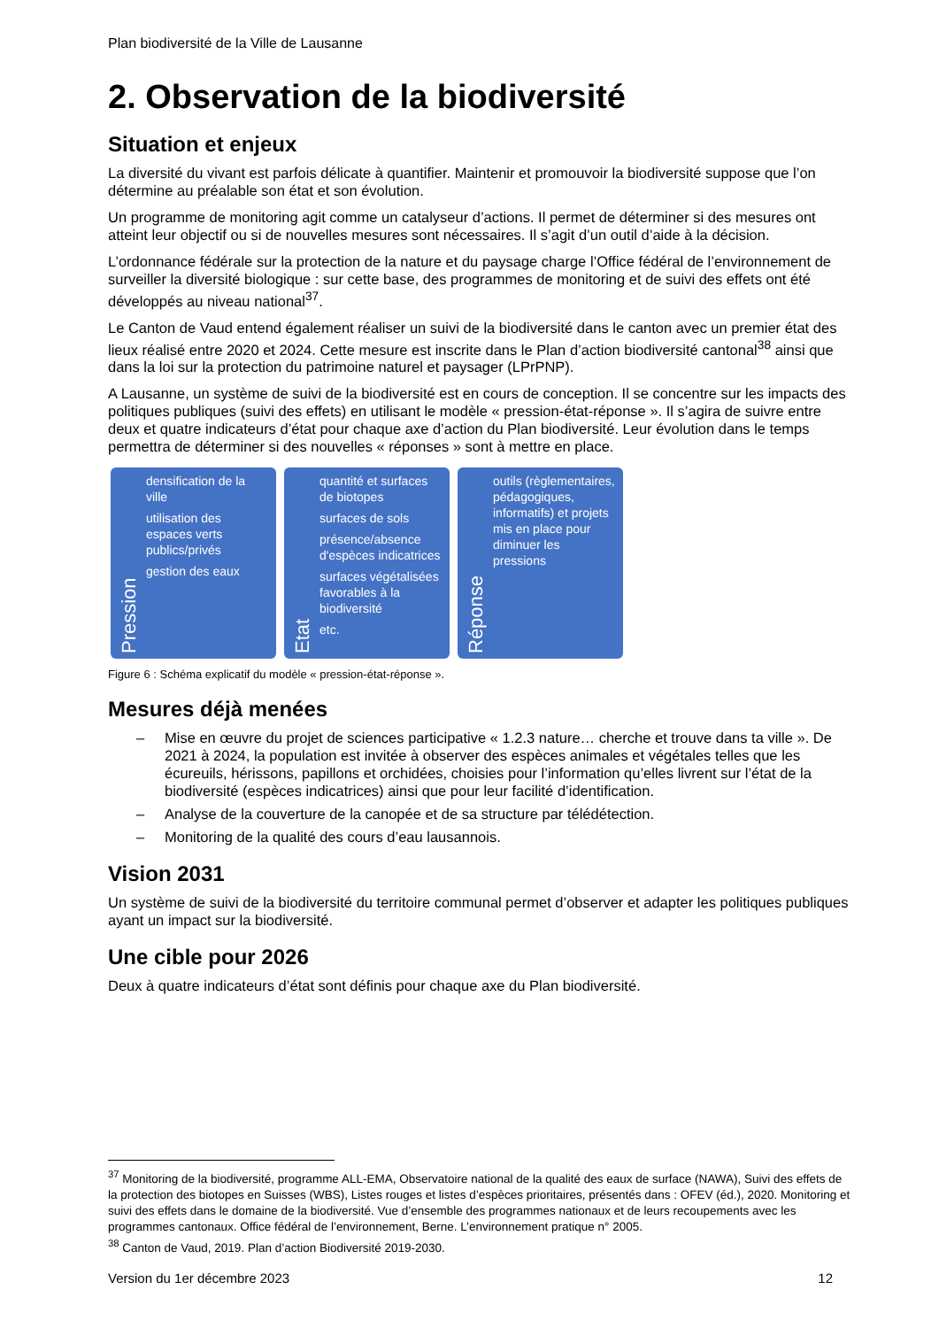Plan biodiversité de la Ville de Lausanne
2. Observation de la biodiversité
Situation et enjeux
La diversité du vivant est parfois délicate à quantifier. Maintenir et promouvoir la biodiversité suppose que l’on détermine au préalable son état et son évolution.
Un programme de monitoring agit comme un catalyseur d’actions. Il permet de déterminer si des mesures ont atteint leur objectif ou si de nouvelles mesures sont nécessaires. Il s’agit d’un outil d’aide à la décision.
L’ordonnance fédérale sur la protection de la nature et du paysage charge l’Office fédéral de l’environnement de surveiller la diversité biologique : sur cette base, des programmes de monitoring et de suivi des effets ont été développés au niveau national<sup>37</sup>.
Le Canton de Vaud entend également réaliser un suivi de la biodiversité dans le canton avec un premier état des lieux réalisé entre 2020 et 2024. Cette mesure est inscrite dans le Plan d’action biodiversité cantonal<sup>38</sup> ainsi que dans la loi sur la protection du patrimoine naturel et paysager (LPrPNP).
A Lausanne, un système de suivi de la biodiversité est en cours de conception. Il se concentre sur les impacts des politiques publiques (suivi des effets) en utilisant le modèle « pression-état-réponse ». Il s’agira de suivre entre deux et quatre indicateurs d’état pour chaque axe d’action du Plan biodiversité. Leur évolution dans le temps permettra de déterminer si des nouvelles « réponses » sont à mettre en place.
Pression
densification de la ville
utilisation des espaces verts publics/privés
gestion des eaux
Etat
quantité et surfaces de biotopes
surfaces de sols
présence/absence d'espèces indicatrices
surfaces végétalisées favorables à la biodiversité
etc.
Réponse
outils (règlementaires, pédagogiques, informatifs) et projets mis en place pour diminuer les pressions
Figure 6 : Schéma explicatif du modèle « pression-état-réponse ».
Mesures déjà menées
– Mise en œuvre du projet de sciences participative « 1.2.3 nature… cherche et trouve dans ta ville ». De 2021 à 2024, la population est invitée à observer des espèces animales et végétales telles que les écureuils, hérissons, papillons et orchidées, choisies pour l’information qu’elles livrent sur l’état de la biodiversité (espèces indicatrices) ainsi que pour leur facilité d’identification.
– Analyse de la couverture de la canopée et de sa structure par télédétection.
– Monitoring de la qualité des cours d’eau lausannois.
Vision 2031
Un système de suivi de la biodiversité du territoire communal permet d’observer et adapter les politiques publiques ayant un impact sur la biodiversité.
Une cible pour 2026
Deux à quatre indicateurs d’état sont définis pour chaque axe du Plan biodiversité.
<sup>37</sup> Monitoring de la biodiversité, programme ALL-EMA, Observatoire national de la qualité des eaux de surface (NAWA), Suivi des effets de la protection des biotopes en Suisses (WBS), Listes rouges et listes d’espèces prioritaires, présentés dans : OFEV (éd.), 2020. Monitoring et suivi des effets dans le domaine de la biodiversité. Vue d’ensemble des programmes nationaux et de leurs recoupements avec les programmes cantonaux. Office fédéral de l’environnement, Berne. L’environnement pratique n° 2005.
<sup>38</sup> Canton de Vaud, 2019. Plan d’action Biodiversité 2019-2030.
Version du 1er décembre 2023 12